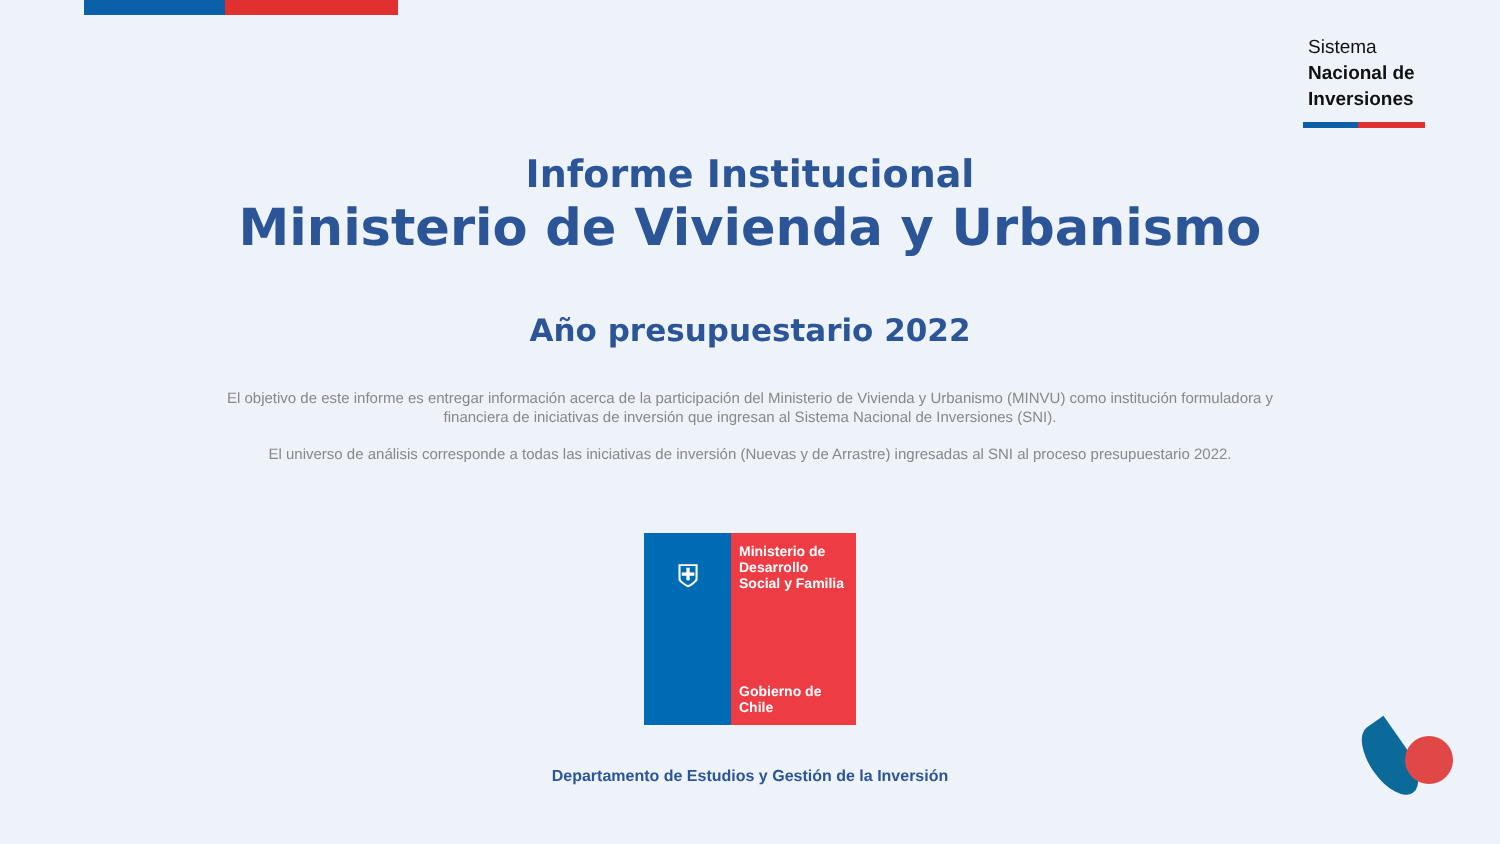Sistema
Nacional de
Inversiones
Informe Institucional
Ministerio de Vivienda y Urbanismo
Año presupuestario 2022
El objetivo de este informe es entregar información acerca de la participación del Ministerio de Vivienda y Urbanismo (MINVU) como institución formuladora y financiera de iniciativas de inversión que ingresan al Sistema Nacional de Inversiones (SNI).
El universo de análisis corresponde a todas las iniciativas de inversión (Nuevas y de Arrastre) ingresadas al SNI al proceso presupuestario 2022.
⛨
Ministerio de Desarrollo Social y Familia
Gobierno de Chile
Departamento de Estudios y Gestión de la Inversión